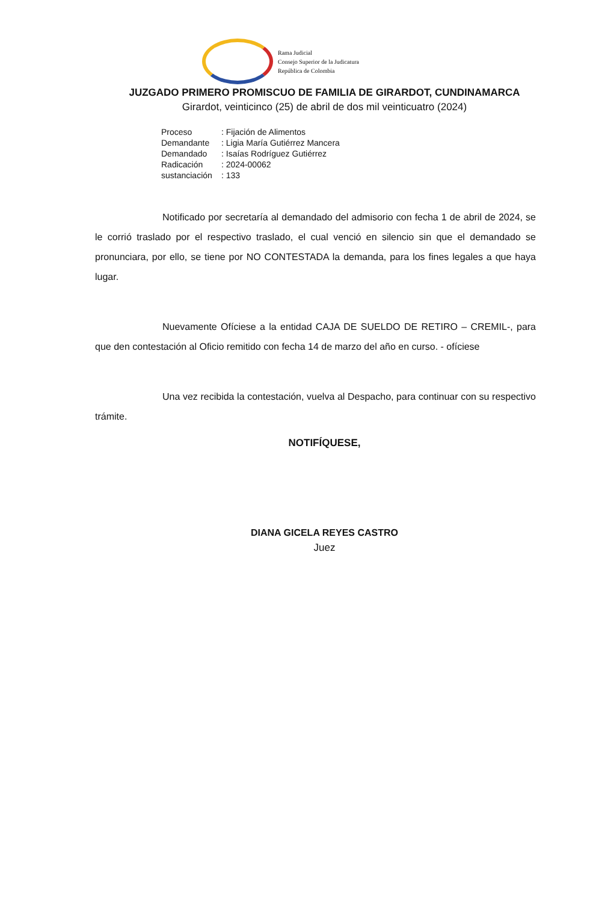Rama Judicial
Consejo Superior de la Judicatura
República de Colombia
JUZGADO PRIMERO PROMISCUO DE FAMILIA DE GIRARDOT, CUNDINAMARCA
Girardot, veinticinco (25) de abril de dos mil veinticuatro (2024)
| Proceso | : Fijación de Alimentos |
| Demandante | : Ligia María Gutiérrez Mancera |
| Demandado | : Isaías Rodríguez Gutiérrez |
| Radicación | : 2024-00062 |
| sustanciación | : 133 |
Notificado por secretaría al demandado del admisorio con fecha 1 de abril de 2024, se le corrió traslado por el respectivo traslado, el cual venció en silencio sin que el demandado se pronunciara, por ello, se tiene por NO CONTESTADA la demanda, para los fines legales a que haya lugar.
Nuevamente Ofíciese a la entidad CAJA DE SUELDO DE RETIRO – CREMIL-, para que den contestación al Oficio remitido con fecha 14 de marzo del año en curso. - ofíciese
Una vez recibida la contestación, vuelva al Despacho, para continuar con su respectivo trámite.
NOTIFÍQUESE,
DIANA GICELA REYES CASTRO
Juez